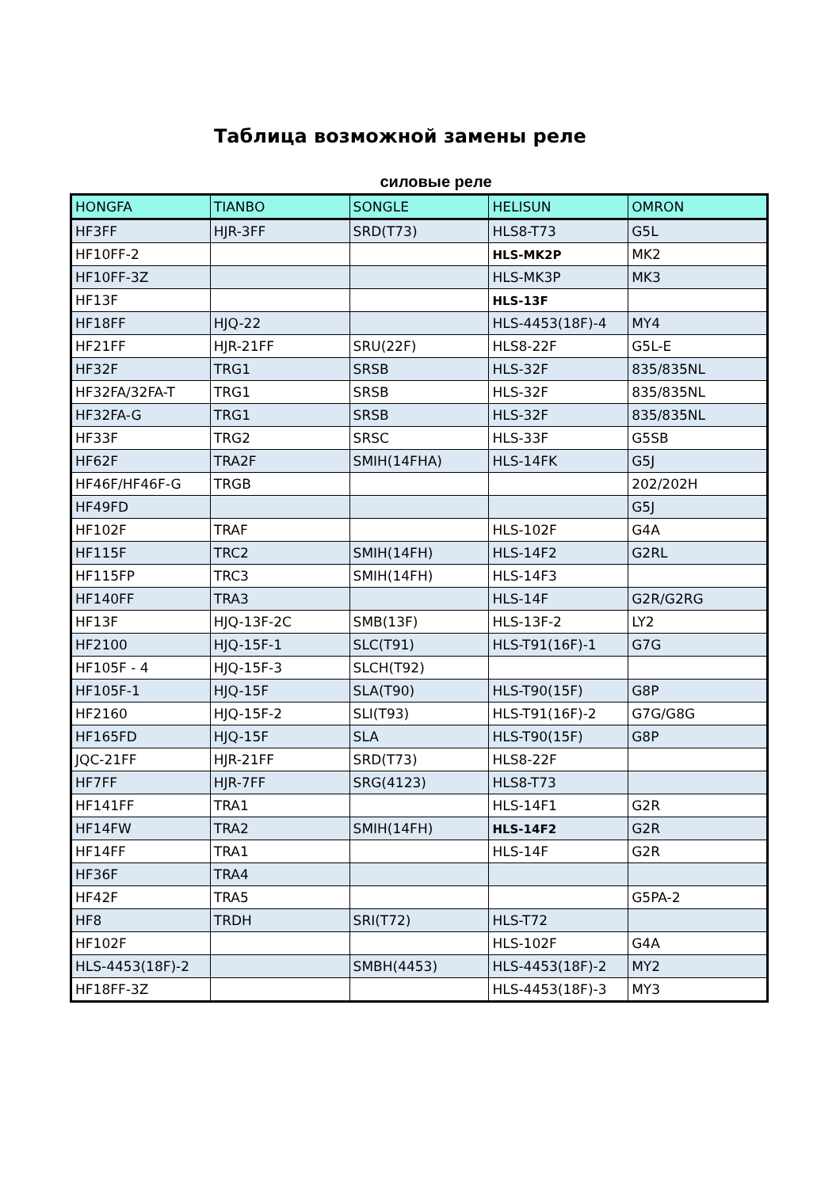Таблица возможной замены реле
силовые реле
| HONGFA | TIANBO | SONGLE | HELISUN | OMRON |
| --- | --- | --- | --- | --- |
| HF3FF | HJR-3FF | SRD(T73) | HLS8-T73 | G5L |
| HF10FF-2 | | | HLS-MK2P | MK2 |
| HF10FF-3Z | | | HLS-MK3P | MK3 |
| HF13F | | | HLS-13F | |
| HF18FF | HJQ-22 | | HLS-4453(18F)-4 | MY4 |
| HF21FF | HJR-21FF | SRU(22F) | HLS8-22F | G5L-E |
| HF32F | TRG1 | SRSB | HLS-32F | 835/835NL |
| HF32FA/32FA-T | TRG1 | SRSB | HLS-32F | 835/835NL |
| HF32FA-G | TRG1 | SRSB | HLS-32F | 835/835NL |
| HF33F | TRG2 | SRSC | HLS-33F | G5SB |
| HF62F | TRA2F | SMIH(14FHA) | HLS-14FK | G5J |
| HF46F/HF46F-G | TRGB | | | 202/202H |
| HF49FD | | | | G5J |
| HF102F | TRAF | | HLS-102F | G4A |
| HF115F | TRC2 | SMIH(14FH) | HLS-14F2 | G2RL |
| HF115FP | TRC3 | SMIH(14FH) | HLS-14F3 | |
| HF140FF | TRA3 | | HLS-14F | G2R/G2RG |
| HF13F | HJQ-13F-2C | SMB(13F) | HLS-13F-2 | LY2 |
| HF2100 | HJQ-15F-1 | SLC(T91) | HLS-T91(16F)-1 | G7G |
| HF105F - 4 | HJQ-15F-3 | SLCH(T92) | | |
| HF105F-1 | HJQ-15F | SLA(T90) | HLS-T90(15F) | G8P |
| HF2160 | HJQ-15F-2 | SLI(T93) | HLS-T91(16F)-2 | G7G/G8G |
| HF165FD | HJQ-15F | SLA | HLS-T90(15F) | G8P |
| JQC-21FF | HJR-21FF | SRD(T73) | HLS8-22F | |
| HF7FF | HJR-7FF | SRG(4123) | HLS8-T73 | |
| HF141FF | TRA1 | | HLS-14F1 | G2R |
| HF14FW | TRA2 | SMIH(14FH) | HLS-14F2 | G2R |
| HF14FF | TRA1 | | HLS-14F | G2R |
| HF36F | TRA4 | | | |
| HF42F | TRA5 | | | G5PA-2 |
| HF8 | TRDH | SRI(T72) | HLS-T72 | |
| HF102F | | | HLS-102F | G4A |
| HLS-4453(18F)-2 | | SMBH(4453) | HLS-4453(18F)-2 | MY2 |
| HF18FF-3Z | | | HLS-4453(18F)-3 | MY3 |